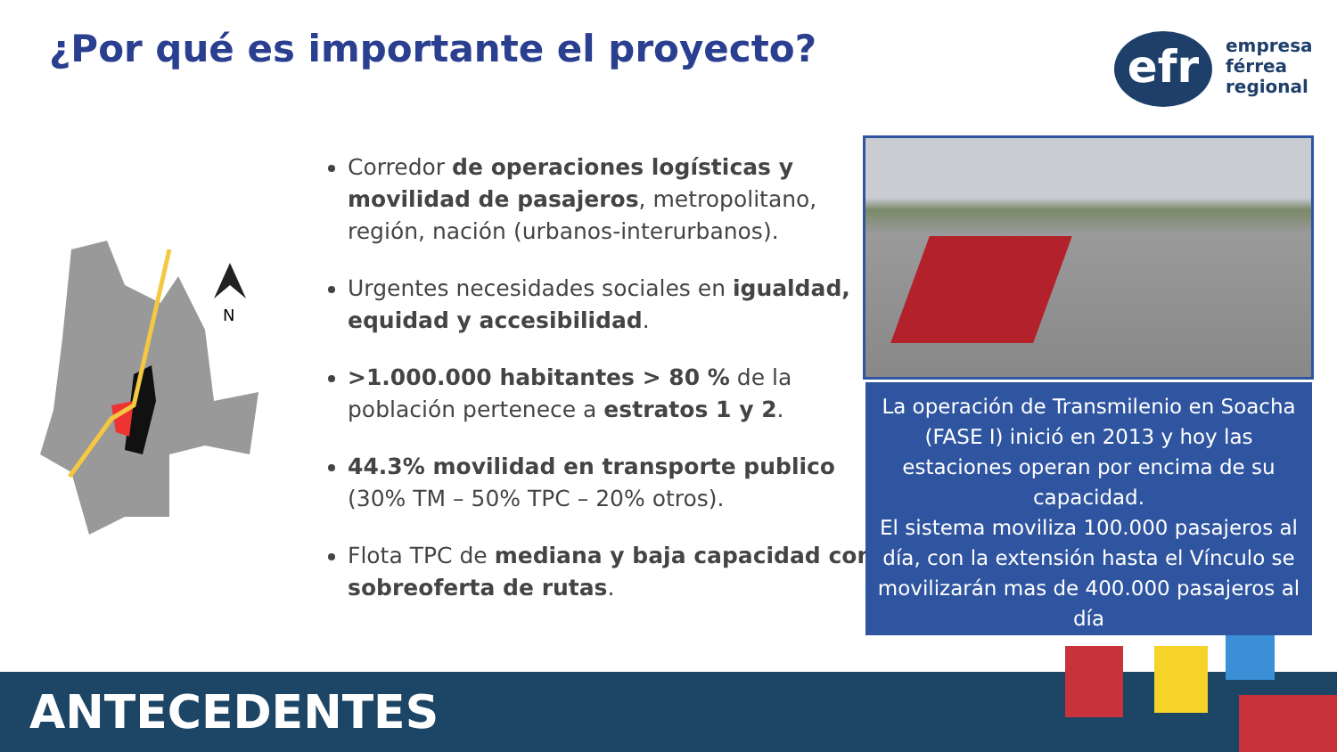¿Por qué es importante el proyecto?
efr
empresa
férrea
regional
N
Corredor de operaciones logísticas y movilidad de pasajeros, metropolitano, región, nación (urbanos-interurbanos).
Urgentes necesidades sociales en igualdad, equidad y accesibilidad.
>1.000.000 habitantes > 80 % de la población pertenece a estratos 1 y 2.
44.3% movilidad en transporte publico (30% TM – 50% TPC – 20% otros).
Flota TPC de mediana y baja capacidad con sobreoferta de rutas.
La operación de Transmilenio en Soacha (FASE I) inició en 2013 y hoy las estaciones operan por encima de su capacidad.
El sistema moviliza 100.000 pasajeros al día, con la extensión hasta el Vínculo se movilizarán mas de 400.000 pasajeros al día
ANTECEDENTES